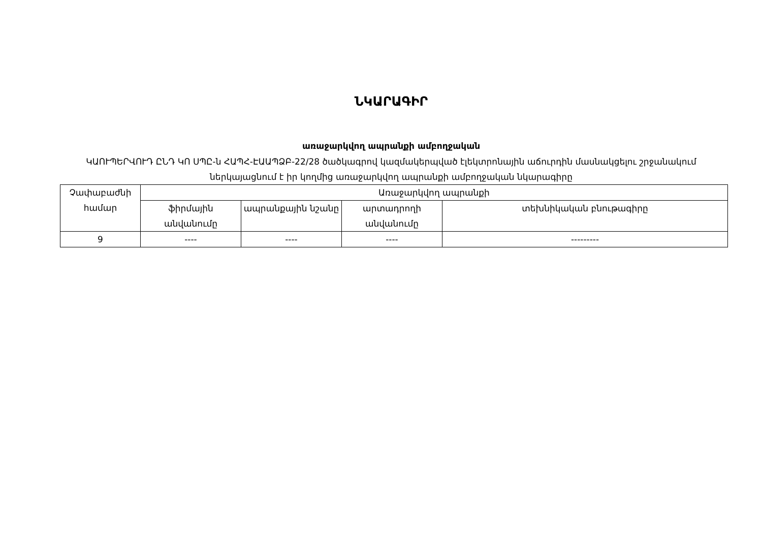ՆԿԱՐԱԳԻՐ
առաջարկվող ապրանքի ամբողջական
ԿԱՈՒՊԵՐՎՈՒԴ ԸՆԴ ԿՈ ՍՊԸ-ն ՀԱՊՀ-ԷԱԱՊՁԲ-22/28 ծածկագրով կազմակերպված էլեկտրոնային աճուրդին մասնակցելու շրջանակում ներկայացնում է իր կողմից առաջարկվող ապրանքի ամբողջական նկարագիրը
| Չափաբաժնի համար | Առաջարկվող ապրանքի | | | |
| --- | --- | --- | --- | --- |
| | ֆիրմային անվանումը | ապրանքային նշանը | արտադրողի անվանումը | տեխնիկական բնութագիրը |
| 9 | ---- | ---- | ---- | --------- |